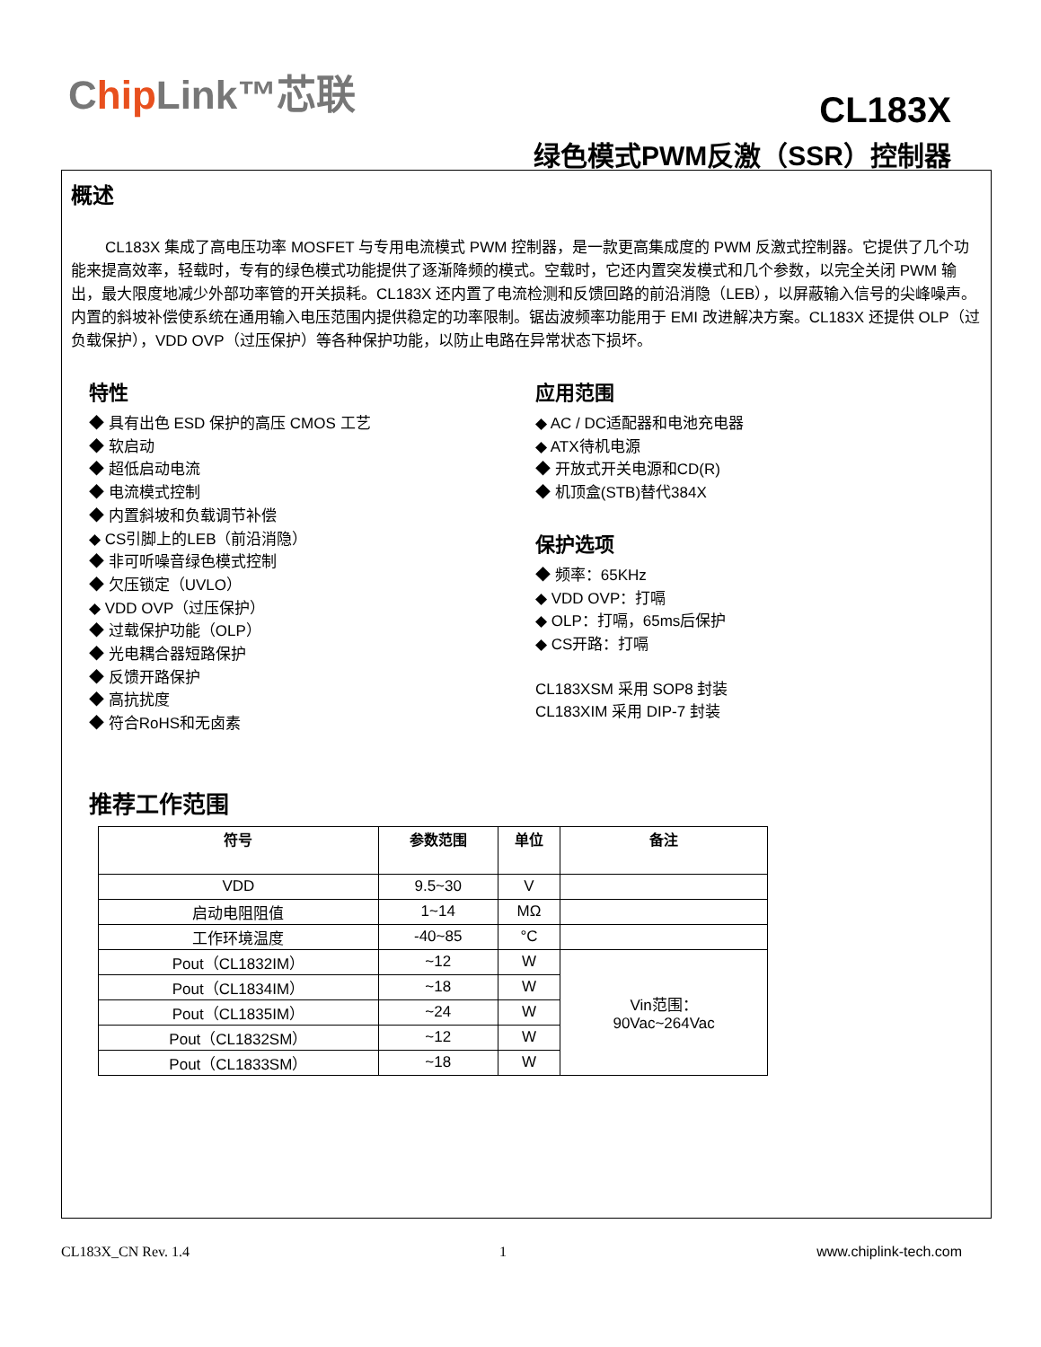Chip Link™芯联
CL183X
绿色模式PWM反激（SSR）控制器
概述
CL183X 集成了高电压功率 MOSFET 与专用电流模式 PWM 控制器，是一款更高集成度的 PWM 反激式控制器。它提供了几个功能来提高效率，轻载时，专有的绿色模式功能提供了逐渐降频的模式。空载时，它还内置突发模式和几个参数，以完全关闭 PWM 输出，最大限度地减少外部功率管的开关损耗。CL183X 还内置了电流检测和反馈回路的前沿消隐（LEB），以屏蔽输入信号的尖峰噪声。内置的斜坡补偿使系统在通用输入电压范围内提供稳定的功率限制。锯齿波频率功能用于 EMI 改进解决方案。CL183X 还提供 OLP（过负载保护），VDD OVP（过压保护）等各种保护功能，以防止电路在异常状态下损坏。
特性
◆ 具有出色 ESD 保护的高压 CMOS 工艺
◆ 软启动
◆ 超低启动电流
◆ 电流模式控制
◆ 内置斜坡和负载调节补偿
◆ CS引脚上的LEB（前沿消隐）
◆ 非可听噪音绿色模式控制
◆ 欠压锁定（UVLO）
◆ VDD OVP（过压保护）
◆ 过载保护功能（OLP）
◆ 光电耦合器短路保护
◆ 反馈开路保护
◆ 高抗扰度
◆ 符合RoHS和无卤素
应用范围
◆ AC / DC适配器和电池充电器
◆ ATX待机电源
◆ 开放式开关电源和CD(R)
◆ 机顶盒(STB)替代384X
保护选项
◆ 频率：65KHz
◆ VDD OVP：打嗝
◆ OLP：打嗝，65ms后保护
◆ CS开路：打嗝
CL183XSM 采用 SOP8 封装
CL183XIM 采用 DIP-7 封装
推荐工作范围
| 符号 | 参数范围 | 单位 | 备注 |
| --- | --- | --- | --- |
| VDD | 9.5~30 | V | |
| 启动电阻阻值 | 1~14 | MΩ | |
| 工作环境温度 | -40~85 | °C | |
| Pout（CL1832IM） | ~12 | W | Vin范围： 90Vac~264Vac |
| Pout（CL1834IM） | ~18 | W | |
| Pout（CL1835IM） | ~24 | W | |
| Pout（CL1832SM） | ~12 | W | |
| Pout（CL1833SM） | ~18 | W | |
CL183X_CN Rev. 1.4 1 www.chiplink-tech.com